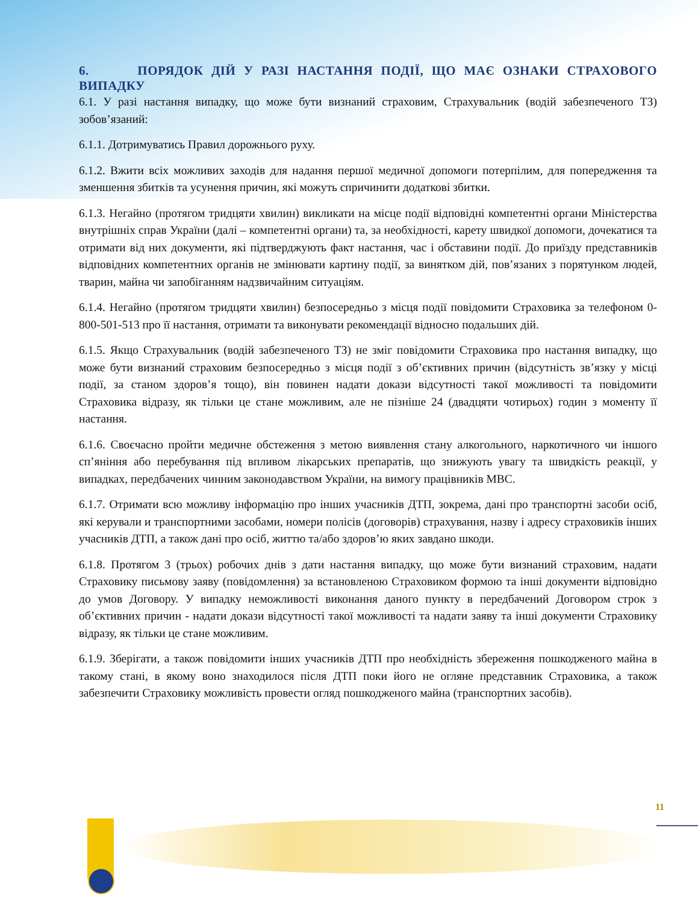6. ПОРЯДОК ДІЙ У РАЗІ НАСТАННЯ ПОДІЇ, ЩО МАЄ ОЗНАКИ СТРАХОВОГО ВИПАДКУ
6.1. У разі настання випадку, що може бути визнаний страховим, Страхувальник (водій забезпеченого ТЗ) зобов’язаний:
6.1.1. Дотримуватись Правил дорожнього руху.
6.1.2. Вжити всіх можливих заходів для надання першої медичної допомоги потерпілим, для попередження та зменшення збитків та усунення причин, які можуть спричинити додаткові збитки.
6.1.3. Негайно (протягом тридцяти хвилин) викликати на місце події відповідні компетентні органи Міністерства внутрішніх справ України (далі – компетентні органи) та, за необхідності, карету швидкої допомоги, дочекатися та отримати від них документи, які підтверджують факт настання, час і обставини події. До приїзду представників відповідних компетентних органів не змінювати картину події, за винятком дій, пов’язаних з порятунком людей, тварин, майна чи запобіганням надзвичайним ситуаціям.
6.1.4. Негайно (протягом тридцяти хвилин) безпосередньо з місця події повідомити Страховика за телефоном 0-800-501-513 про її настання, отримати та виконувати рекомендації відносно подальших дій.
6.1.5. Якщо Страхувальник (водій забезпеченого ТЗ) не зміг повідомити Страховика про настання випадку, що може бути визнаний страховим безпосередньо з місця події з об’єктивних причин (відсутність зв’язку у місці події, за станом здоров’я тощо), він повинен надати докази відсутності такої можливості та повідомити Страховика відразу, як тільки це стане можливим, але не пізніше 24 (двадцяти чотирьох) годин з моменту її настання.
6.1.6. Своєчасно пройти медичне обстеження з метою виявлення стану алкогольного, наркотичного чи іншого сп’яніння або перебування під впливом лікарських препаратів, що знижують увагу та швидкість реакції, у випадках, передбачених чинним законодавством України, на вимогу працівників МВС.
6.1.7. Отримати всю можливу інформацію про інших учасників ДТП, зокрема, дані про транспортні засоби осіб, які керували и транспортними засобами, номери полісів (договорів) страхування, назву і адресу страховиків інших учасників ДТП, а також дані про осіб, життю та/або здоров’ю яких завдано шкоди.
6.1.8. Протягом 3 (трьох) робочих днів з дати настання випадку, що може бути визнаний страховим, надати Страховику письмову заяву (повідомлення) за встановленою Страховиком формою та інші документи відповідно до умов Договору. У випадку неможливості виконання даного пункту в передбачений Договором строк з об’єктивних причин - надати докази відсутності такої можливості та надати заяву та інші документи Страховику відразу, як тільки це стане можливим.
6.1.9. Зберігати, а також повідомити інших учасників ДТП про необхідність збереження пошкодженого майна в такому стані, в якому воно знаходилося після ДТП поки його не огляне представник Страховика, а також забезпечити Страховику можливість провести огляд пошкодженого майна (транспортних засобів).
11